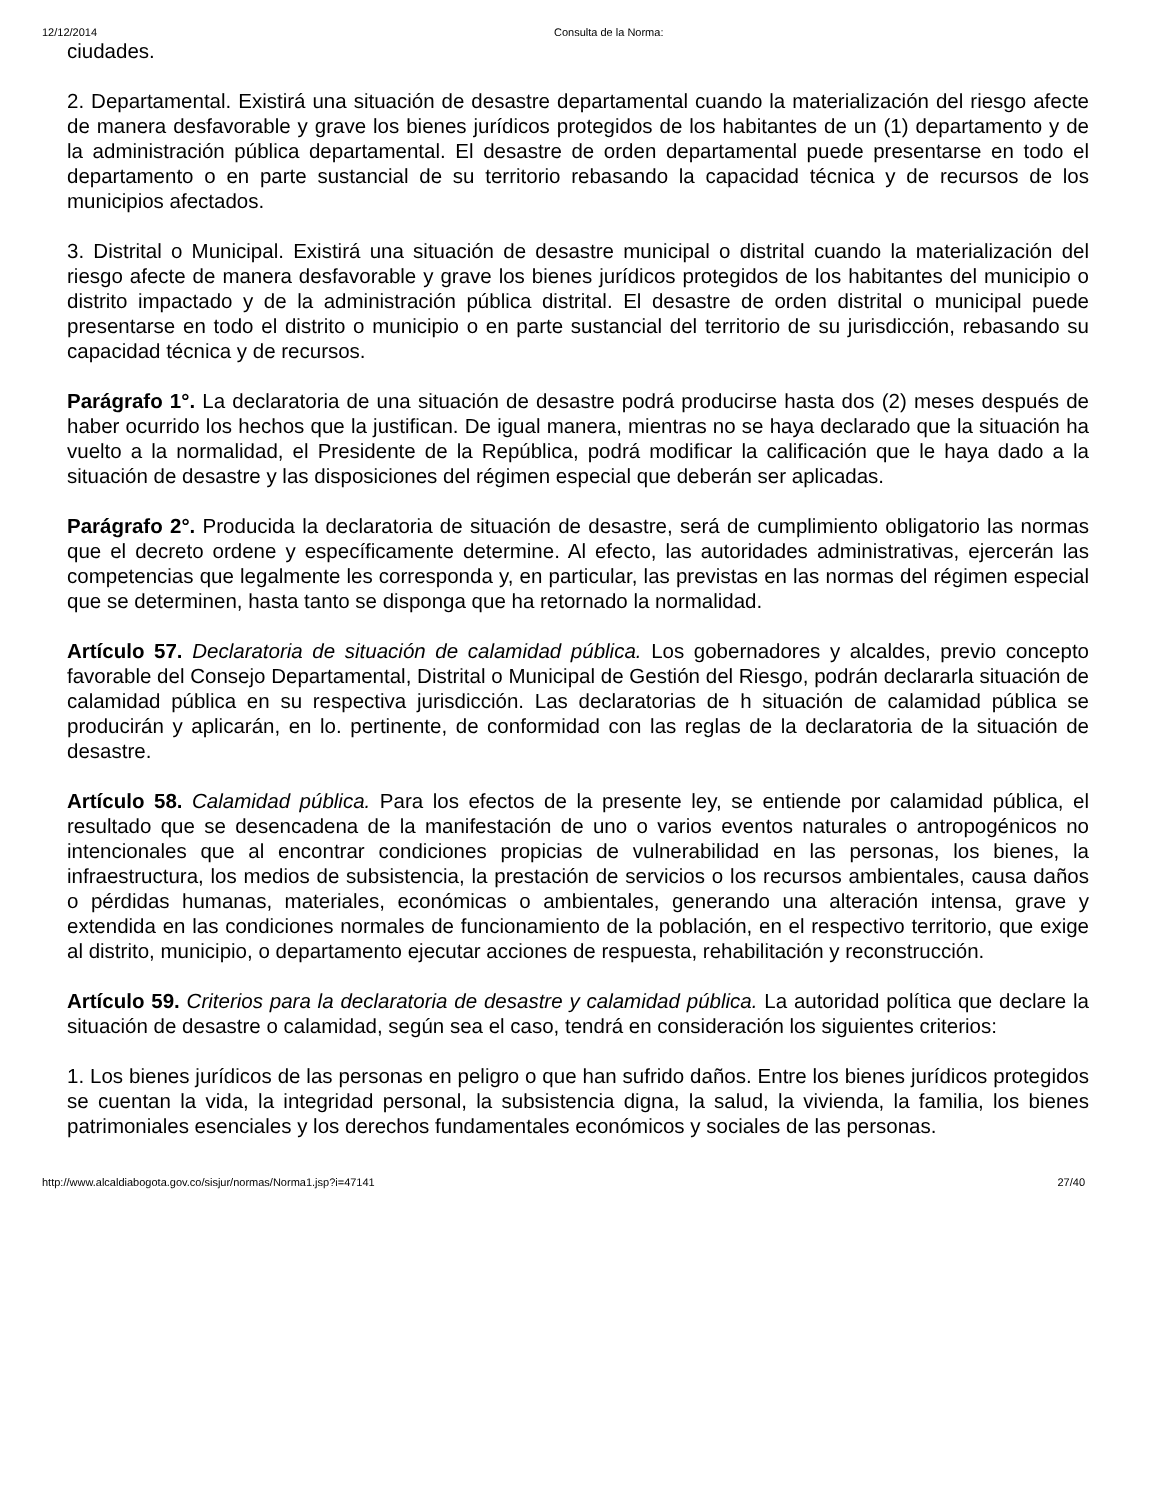12/12/2014 Consulta de la Norma:
ciudades.
2. Departamental. Existirá una situación de desastre departamental cuando la materialización del riesgo afecte de manera desfavorable y grave los bienes jurídicos protegidos de los habitantes de un (1) departamento y de la administración pública departamental. El desastre de orden departamental puede presentarse en todo el departamento o en parte sustancial de su territorio rebasando la capacidad técnica y de recursos de los municipios afectados.
3. Distrital o Municipal. Existirá una situación de desastre municipal o distrital cuando la materialización del riesgo afecte de manera desfavorable y grave los bienes jurídicos protegidos de los habitantes del municipio o distrito impactado y de la administración pública distrital. El desastre de orden distrital o municipal puede presentarse en todo el distrito o municipio o en parte sustancial del territorio de su jurisdicción, rebasando su capacidad técnica y de recursos.
Parágrafo 1°. La declaratoria de una situación de desastre podrá producirse hasta dos (2) meses después de haber ocurrido los hechos que la justifican. De igual manera, mientras no se haya declarado que la situación ha vuelto a la normalidad, el Presidente de la República, podrá modificar la calificación que le haya dado a la situación de desastre y las disposiciones del régimen especial que deberán ser aplicadas.
Parágrafo 2°. Producida la declaratoria de situación de desastre, será de cumplimiento obligatorio las normas que el decreto ordene y específicamente determine. Al efecto, las autoridades administrativas, ejercerán las competencias que legalmente les corresponda y, en particular, las previstas en las normas del régimen especial que se determinen, hasta tanto se disponga que ha retornado la normalidad.
Artículo 57. Declaratoria de situación de calamidad pública. Los gobernadores y alcaldes, previo concepto favorable del Consejo Departamental, Distrital o Municipal de Gestión del Riesgo, podrán declararla situación de calamidad pública en su respectiva jurisdicción. Las declaratorias de h situación de calamidad pública se producirán y aplicarán, en lo. pertinente, de conformidad con las reglas de la declaratoria de la situación de desastre.
Artículo 58. Calamidad pública. Para los efectos de la presente ley, se entiende por calamidad pública, el resultado que se desencadena de la manifestación de uno o varios eventos naturales o antropogénicos no intencionales que al encontrar condiciones propicias de vulnerabilidad en las personas, los bienes, la infraestructura, los medios de subsistencia, la prestación de servicios o los recursos ambientales, causa daños o pérdidas humanas, materiales, económicas o ambientales, generando una alteración intensa, grave y extendida en las condiciones normales de funcionamiento de la población, en el respectivo territorio, que exige al distrito, municipio, o departamento ejecutar acciones de respuesta, rehabilitación y reconstrucción.
Artículo 59. Criterios para la declaratoria de desastre y calamidad pública. La autoridad política que declare la situación de desastre o calamidad, según sea el caso, tendrá en consideración los siguientes criterios:
1. Los bienes jurídicos de las personas en peligro o que han sufrido daños. Entre los bienes jurídicos protegidos se cuentan la vida, la integridad personal, la subsistencia digna, la salud, la vivienda, la familia, los bienes patrimoniales esenciales y los derechos fundamentales económicos y sociales de las personas.
http://www.alcaldiabogota.gov.co/sisjur/normas/Norma1.jsp?i=47141 27/40